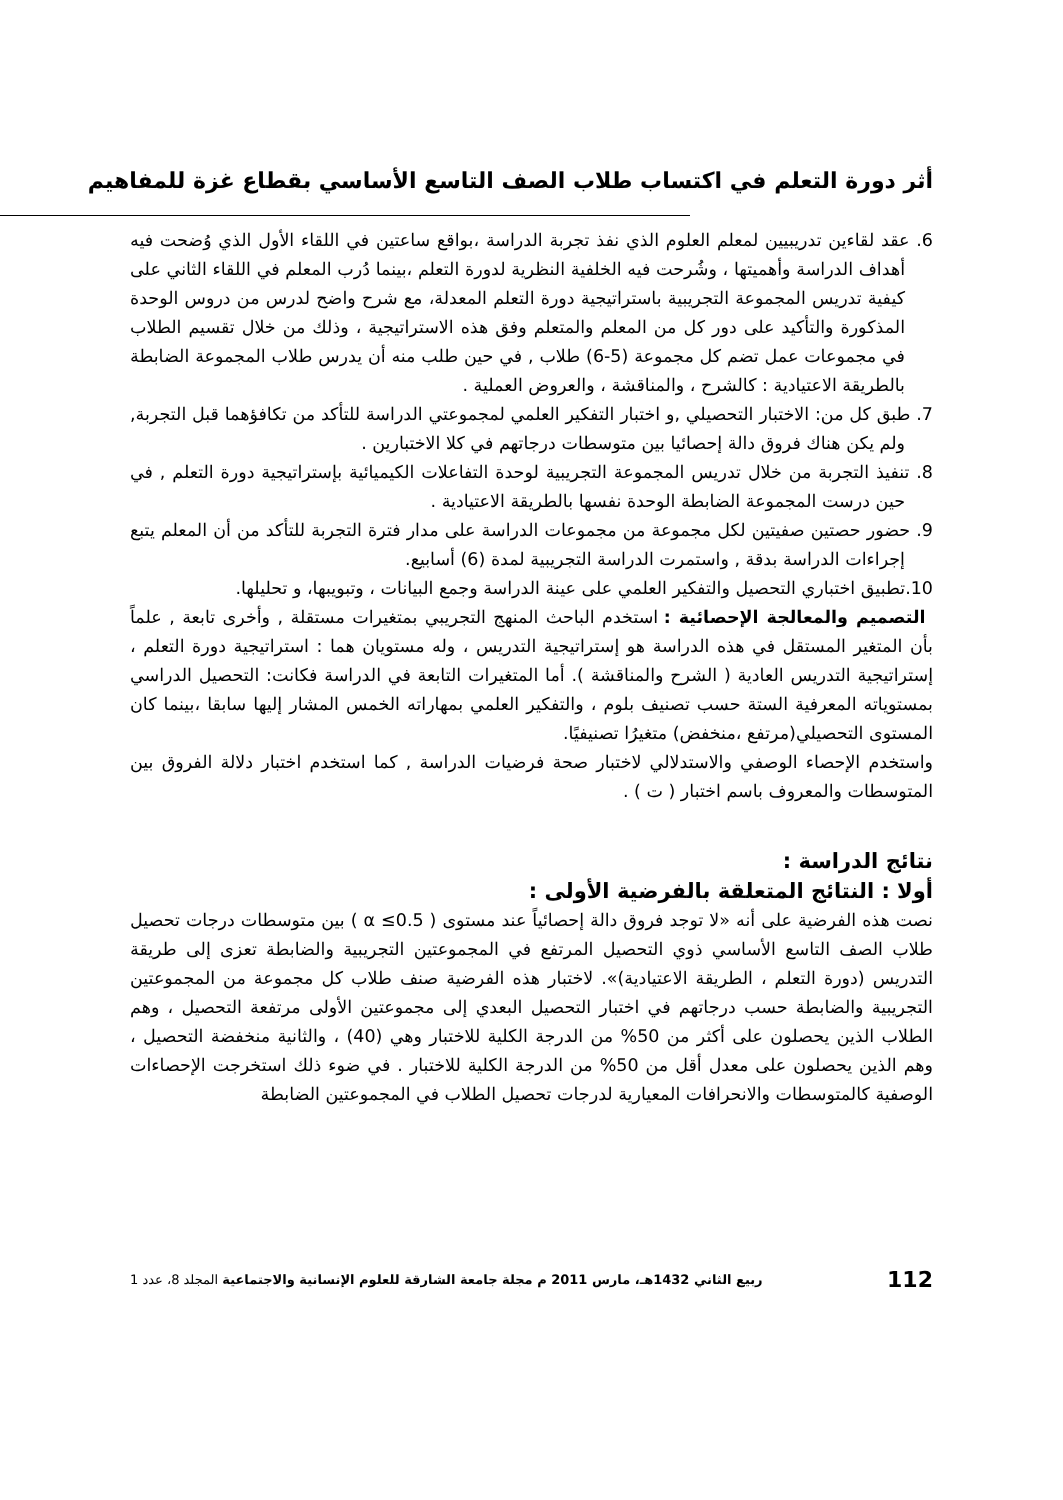أثر دورة التعلم في اكتساب طلاب الصف التاسع الأساسي بقطاع غزة للمفاهيم
6. عقد لقاءين تدريبيين لمعلم العلوم الذي نفذ تجربة الدراسة ،بواقع ساعتين في اللقاء الأول الذي وُضحت فيه أهداف الدراسة وأهميتها ، وشُرحت فيه الخلفية النظرية لدورة التعلم ،بينما دُرب المعلم في اللقاء الثاني على كيفية تدريس المجموعة التجريبية باستراتيجية دورة التعلم المعدلة، مع شرح واضح لدرس من دروس الوحدة المذكورة والتأكيد على دور كل من المعلم والمتعلم وفق هذه الاستراتيجية ، وذلك من خلال تقسيم الطلاب في مجموعات عمل تضم كل مجموعة (5-6) طلاب , في حين طلب منه أن يدرس طلاب المجموعة الضابطة بالطريقة الاعتيادية : كالشرح ، والمناقشة ، والعروض العملية .
7. طبق كل من: الاختبار التحصيلي ,و اختبار التفكير العلمي لمجموعتي الدراسة للتأكد من تكافؤهما قبل التجربة, ولم يكن هناك فروق دالة إحصائيا بين متوسطات درجاتهم في كلا الاختبارين .
8. تنفيذ التجربة من خلال تدريس المجموعة التجريبية لوحدة التفاعلات الكيميائية بإستراتيجية دورة التعلم , في حين درست المجموعة الضابطة الوحدة نفسها بالطريقة الاعتيادية .
9. حضور حصتين صفيتين لكل مجموعة من مجموعات الدراسة على مدار فترة التجربة للتأكد من أن المعلم يتبع إجراءات الدراسة بدقة , واستمرت الدراسة التجريبية لمدة (6) أسابيع.
10.تطبيق اختباري التحصيل والتفكير العلمي على عينة الدراسة وجمع البيانات ، وتبويبها، و تحليلها.
التصميم والمعالجة الإحصائية : استخدم الباحث المنهج التجريبي بمتغيرات مستقلة , وأخرى تابعة , علماً بأن المتغير المستقل في هذه الدراسة هو إستراتيجية التدريس ، وله مستويان هما : استراتيجية دورة التعلم ، إستراتيجية التدريس العادية ( الشرح والمناقشة ). أما المتغيرات التابعة في الدراسة فكانت: التحصيل الدراسي بمستوياته المعرفية الستة حسب تصنيف بلوم ، والتفكير العلمي بمهاراته الخمس المشار إليها سابقا ،بينما كان المستوى التحصيلي(مرتفع ،منخفض) متغيرُا تصنيفيًا.
واستخدم الإحصاء الوصفي والاستدلالي لاختبار صحة فرضيات الدراسة , كما استخدم اختبار دلالة الفروق بين المتوسطات والمعروف باسم اختبار ( ت ) .
نتائج الدراسة :
أولا : النتائج المتعلقة بالفرضية الأولى :
نصت هذه الفرضية على أنه «لا توجد فروق دالة إحصائياً عند مستوى ( α ≤0.5 ) بين متوسطات درجات تحصيل طلاب الصف التاسع الأساسي ذوي التحصيل المرتفع في المجموعتين التجريبية والضابطة تعزى إلى طريقة التدريس (دورة التعلم ، الطريقة الاعتيادية)». لاختبار هذه الفرضية صنف طلاب كل مجموعة من المجموعتين التجريبية والضابطة حسب درجاتهم في اختبار التحصيل البعدي إلى مجموعتين الأولى مرتفعة التحصيل ، وهم الطلاب الذين يحصلون على أكثر من 50% من الدرجة الكلية للاختبار وهي (40) ، والثانية منخفضة التحصيل ، وهم الذين يحصلون على معدل أقل من 50% من الدرجة الكلية للاختبار . في ضوء ذلك استخرجت الإحصاءات الوصفية كالمتوسطات والانحرافات المعيارية لدرجات تحصيل الطلاب في المجموعتين الضابطة
112 ربيع الثاني 1432هـ، مارس 2011 م مجلة جامعة الشارقة للعلوم الإنسانية والاجتماعية المجلد 8، عدد 1